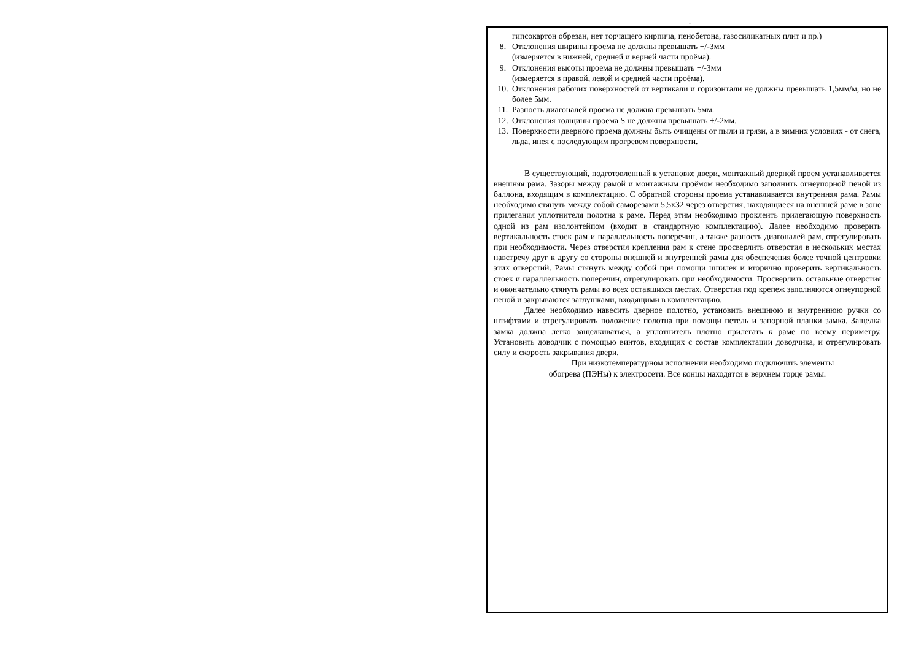.
гипсокартон обрезан, нет торчащего кирпича, пенобетона, газосиликатных плит и пр.)
8. Отклонения ширины проема не должны превышать +/-3мм
(измеряется в нижней, средней и верней части проёма).
9. Отклонения высоты проема не должны превышать +/-3мм
(измеряется в правой, левой и средней части проёма).
10. Отклонения рабочих поверхностей от вертикали и горизонтали не должны превышать 1,5мм/м, но не более 5мм.
11. Разность диагоналей проема не должна превышать 5мм.
12. Отклонения толщины проема S не должны превышать +/-2мм.
13. Поверхности дверного проема должны быть очищены от пыли и грязи, а в зимних условиях - от снега, льда, инея с последующим прогревом поверхности.
В существующий, подготовленный к установке двери, монтажный дверной проем устанавливается внешняя рама. Зазоры между рамой и монтажным проёмом необходимо заполнить огнеупорной пеной из баллона, входящим в комплектацию. С обратной стороны проема устанавливается внутренняя рама. Рамы необходимо стянуть между собой саморезами 5,5х32 через отверстия, находящиеся на внешней раме в зоне прилегания уплотнителя полотна к раме. Перед этим необходимо проклеить прилегающую поверхность одной из рам изолонтейпом (входит в стандартную комплектацию). Далее необходимо проверить вертикальность стоек рам и параллельность поперечин, а также разность диагоналей рам, отрегулировать при необходимости. Через отверстия крепления рам к стене просверлить отверстия в нескольких местах навстречу друг к другу со стороны внешней и внутренней рамы для обеспечения более точной центровки этих отверстий. Рамы стянуть между собой при помощи шпилек и вторично проверить вертикальность стоек и параллельность поперечин, отрегулировать при необходимости. Просверлить остальные отверстия и окончательно стянуть рамы во всех оставшихся местах. Отверстия под крепеж заполняются огнеупорной пеной и закрываются заглушками, входящими в комплектацию.
Далее необходимо навесить дверное полотно, установить внешнюю и внутреннюю ручки со штифтами и отрегулировать положение полотна при помощи петель и запорной планки замка. Защелка замка должна легко защелкиваться, а уплотнитель плотно прилегать к раме по всему периметру. Установить доводчик с помощью винтов, входящих с состав комплектации доводчика, и отрегулировать силу и скорость закрывания двери.
При низкотемпературном исполнении необходимо подключить элементы
обогрева (ПЭНы) к электросети. Все концы находятся в верхнем торце рамы.